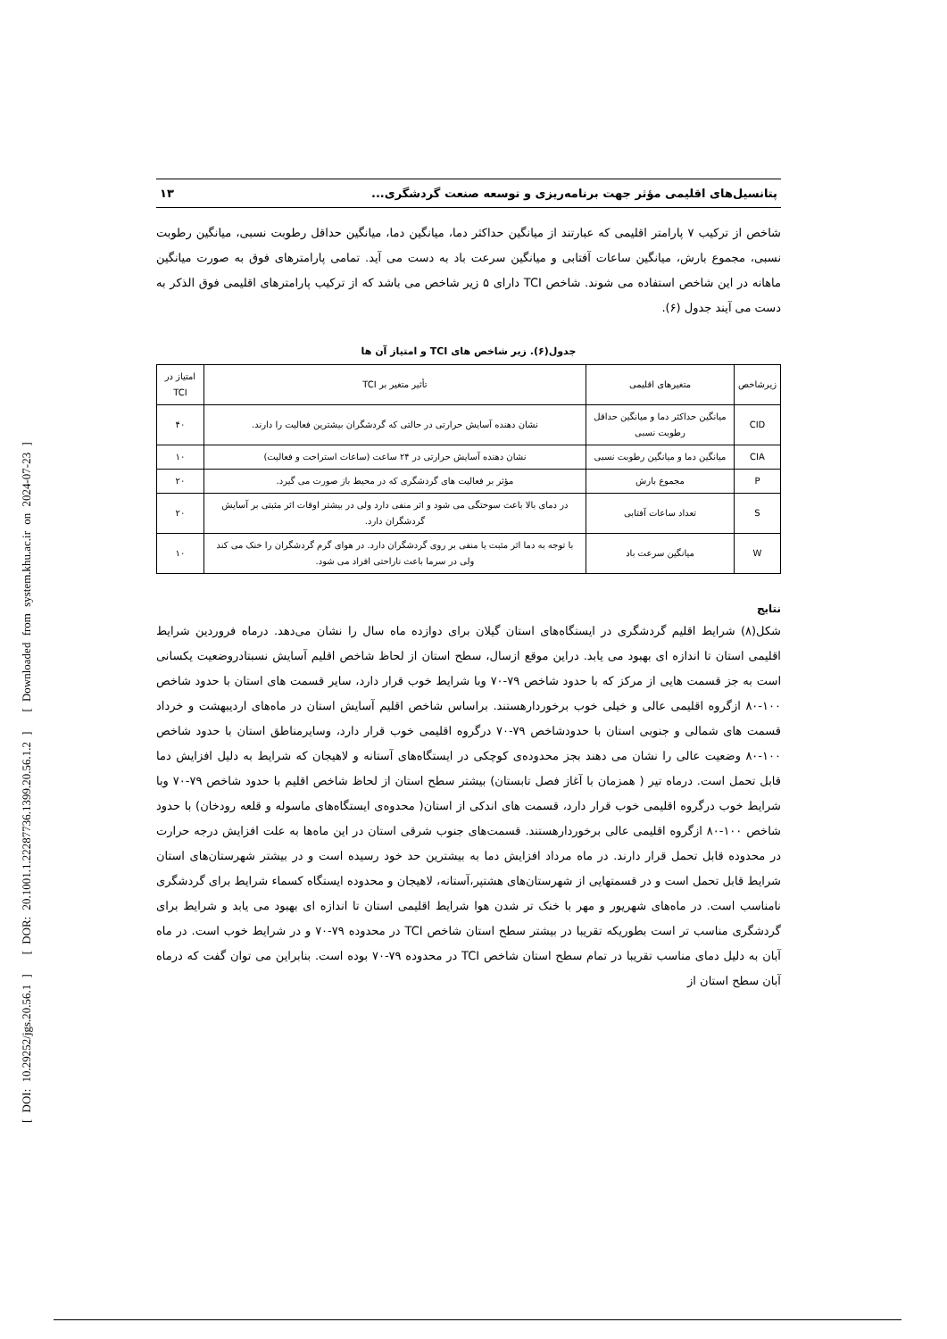[ DOI: 10.29252/jgs.20.56.1 ] [ DOR: 20.1001.1.22287736.1399.20.56.1.2 ] [ Downloaded from system.khu.ac.ir on 2024-07-23 ]
پتانسیل‌های اقلیمی مؤثر جهت برنامه‌ریزی و توسعه صنعت گردشگری... ۱۳
شاخص از ترکیب ۷ پارامتر اقلیمی که عبارتند از میانگین حداکثر دما، میانگین دما، میانگین حداقل رطوبت نسبی، میانگین رطوبت نسبی، مجموع بارش، میانگین ساعات آفتابی و میانگین سرعت باد به دست می آید. تمامی پارامترهای فوق به صورت میانگین ماهانه در این شاخص استفاده می شوند. شاخص TCI دارای ۵ زیر شاخص می باشد که از ترکیب پارامترهای اقلیمی فوق الذکر به دست می آیند جدول (۶).
جدول(۶). زیر شاخص های TCI و امتیاز آن ها
| زیرشاخص | متغیرهای اقلیمی | تأثیر متغیر بر TCI | امتیاز در TCI |
| --- | --- | --- | --- |
| CID | میانگین حداکثر دما و میانگین حداقل رطوبت نسبی | نشان دهنده آسایش حرارتی در حالتی که گردشگران بیشترین فعالیت را دارند. | ۴۰ |
| CIA | میانگین دما و میانگین رطوبت نسبی | نشان دهنده آسایش حرارتی در ۲۴ ساعت (ساعات استراحت و فعالیت) | ۱۰ |
| P | مجموع بارش | مؤثر بر فعالیت های گردشگری که در محیط باز صورت می گیرد. | ۲۰ |
| S | تعداد ساعات آفتابی | در دمای بالا باعث سوختگی می شود و اثر منفی دارد ولی در بیشتر اوقات اثر مثبتی بر آسایش گردشگران دارد. | ۲۰ |
| W | میانگین سرعت باد | با توجه به دما اثر مثبت یا منفی بر روی گردشگران دارد. در هوای گرم گردشگران را خنک می کند ولی در سرما باعث ناراحتی افراد می شود. | ۱۰ |
نتایج
شکل(۸) شرایط اقلیم گردشگری در ایستگاه‌های استان گیلان برای دوازده ماه سال را نشان می‌دهد. درماه فروردین شرایط اقلیمی استان تا اندازه ای بهبود می یابد. دراین موقع ازسال، سطح استان از لحاظ شاخص اقلیم آسایش نسبتادروضعیت یکسانی است به جز قسمت هایی از مرکز که با حدود شاخص ۷۹-۷۰ وبا شرایط خوب قرار دارد، سایر قسمت های استان با حدود شاخص ۱۰۰-۸۰ ازگروه اقلیمی عالی و خیلی خوب برخوردارهستند. براساس شاخص اقلیم آسایش استان در ماه‌های اردیبهشت و خرداد قسمت های شمالی و جنوبی استان با حدودشاخص ۷۹-۷۰ درگروه اقلیمی خوب قرار دارد، وسایرمناطق استان با حدود شاخص ۱۰۰-۸۰ وضعیت عالی را نشان می دهند بجز محدوده‌ی کوچکی در ایستگاه‌های آستانه و لاهیجان که شرایط به دلیل افزایش دما قابل تحمل است. درماه تیر ( همزمان با آغاز فصل تابستان) بیشتر سطح استان از لحاظ شاخص اقلیم با حدود شاخص ۷۹-۷۰ وبا شرایط خوب درگروه اقلیمی خوب قرار دارد، قسمت های اندکی از استان( محدوه‌ی ایستگاه‌های ماسوله و قلعه رودخان) با حدود شاخص ۱۰۰-۸۰ ازگروه اقلیمی عالی برخوردارهستند. قسمت‌های جنوب شرقی استان در این ماه‌ها به علت افزایش درجه حرارت در محدوده قابل تحمل قرار دارند. در ماه مرداد افزایش دما به بیشترین حد خود رسیده است و در بیشتر شهرستان‌های استان شرایط قابل تحمل است و در قسمتهایی از شهرستان‌های هشتپر،آستانه، لاهیجان و محدوده ایستگاه کسماء شرایط برای گردشگری نامناسب است. در ماه‌های شهریور و مهر با خنک تر شدن هوا شرایط اقلیمی استان تا اندازه ای بهبود می یابد و شرایط برای گردشگری مناسب تر است بطوریکه تقریبا در بیشتر سطح استان شاخص TCI در محدوده ۷۹-۷۰ و در شرایط خوب است. در ماه آبان به دلیل دمای مناسب تقریبا در تمام سطح استان شاخص TCI در محدوده ۷۹-۷۰ بوده است. بنابراین می توان گفت که درماه آبان سطح استان از